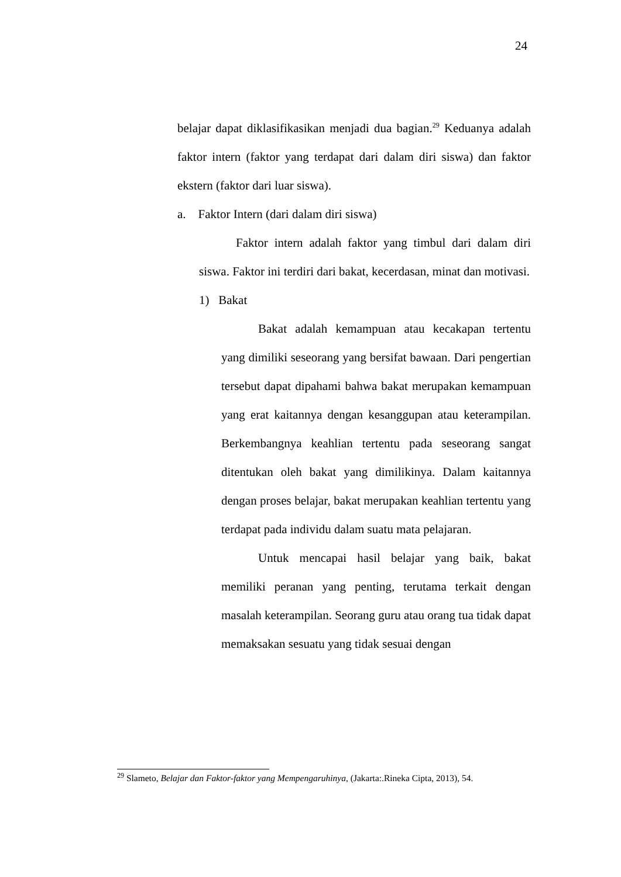24
belajar dapat diklasifikasikan menjadi dua bagian.<sup>29</sup> Keduanya adalah faktor intern (faktor yang terdapat dari dalam diri siswa) dan faktor ekstern (faktor dari luar siswa).
a. Faktor Intern (dari dalam diri siswa)
Faktor intern adalah faktor yang timbul dari dalam diri siswa. Faktor ini terdiri dari bakat, kecerdasan, minat dan motivasi.
1) Bakat
Bakat adalah kemampuan atau kecakapan tertentu yang dimiliki seseorang yang bersifat bawaan. Dari pengertian tersebut dapat dipahami bahwa bakat merupakan kemampuan yang erat kaitannya dengan kesanggupan atau keterampilan. Berkembangnya keahlian tertentu pada seseorang sangat ditentukan oleh bakat yang dimilikinya. Dalam kaitannya dengan proses belajar, bakat merupakan keahlian tertentu yang terdapat pada individu dalam suatu mata pelajaran.
Untuk mencapai hasil belajar yang baik, bakat memiliki peranan yang penting, terutama terkait dengan masalah keterampilan. Seorang guru atau orang tua tidak dapat memaksakan sesuatu yang tidak sesuai dengan
<sup>29</sup> Slameto, Belajar dan Faktor-faktor yang Mempengaruhinya, (Jakarta:.Rineka Cipta, 2013), 54.